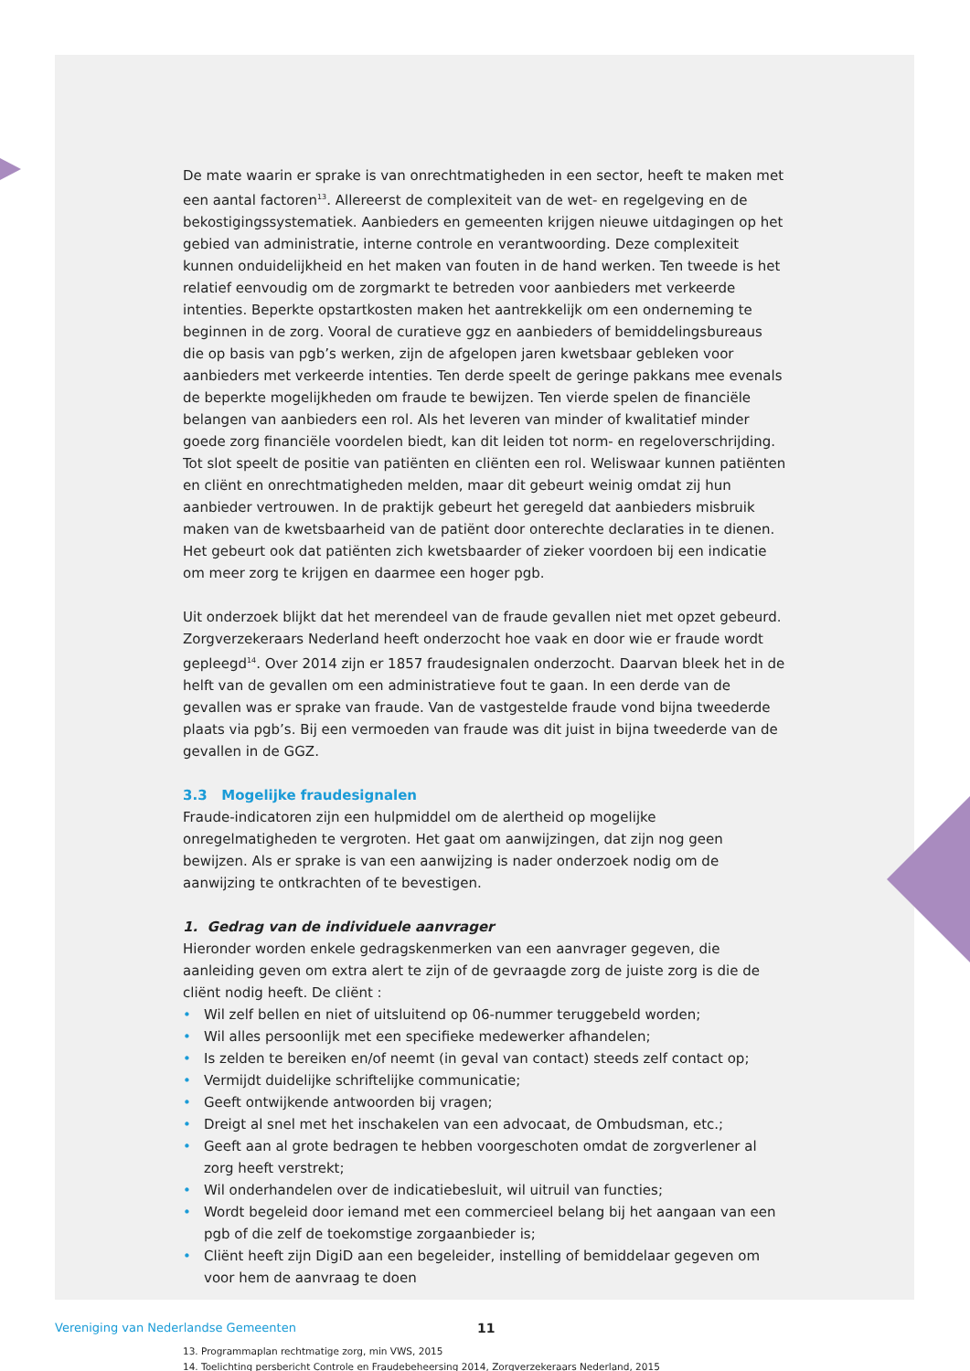De mate waarin er sprake is van onrechtmatigheden in een sector, heeft te maken met een aantal factoren<sup>13</sup>. Allereerst de complexiteit van de wet- en regelgeving en de bekostigingssystematiek. Aanbieders en gemeenten krijgen nieuwe uitdagingen op het gebied van administratie, interne controle en verantwoording. Deze complexiteit kunnen onduidelijkheid en het maken van fouten in de hand werken. Ten tweede is het relatief eenvoudig om de zorgmarkt te betreden voor aanbieders met verkeerde intenties. Beperkte opstartkosten maken het aantrekkelijk om een onderneming te beginnen in de zorg. Vooral de curatieve ggz en aanbieders of bemiddelingsbureaus die op basis van pgb’s werken, zijn de afgelopen jaren kwetsbaar gebleken voor aanbieders met verkeerde intenties. Ten derde speelt de geringe pakkans mee evenals de beperkte mogelijkheden om fraude te bewijzen. Ten vierde spelen de financiële belangen van aanbieders een rol. Als het leveren van minder of kwalitatief minder goede zorg financiële voordelen biedt, kan dit leiden tot norm- en regeloverschrijding. Tot slot speelt de positie van patiënten en cliënten een rol. Weliswaar kunnen patiënten en cliënt en onrechtmatigheden melden, maar dit gebeurt weinig omdat zij hun aanbieder vertrouwen. In de praktijk gebeurt het geregeld dat aanbieders misbruik maken van de kwetsbaarheid van de patiënt door onterechte declaraties in te dienen. Het gebeurt ook dat patiënten zich kwetsbaarder of zieker voordoen bij een indicatie om meer zorg te krijgen en daarmee een hoger pgb.
Uit onderzoek blijkt dat het merendeel van de fraude gevallen niet met opzet gebeurd. Zorgverzekeraars Nederland heeft onderzocht hoe vaak en door wie er fraude wordt gepleegd<sup>14</sup>. Over 2014 zijn er 1857 fraudesignalen onderzocht. Daarvan bleek het in de helft van de gevallen om een administratieve fout te gaan. In een derde van de gevallen was er sprake van fraude. Van de vastgestelde fraude vond bijna tweederde plaats via pgb’s. Bij een vermoeden van fraude was dit juist in bijna tweederde van de gevallen in de GGZ.
3.3 Mogelijke fraudesignalen
Fraude-indicatoren zijn een hulpmiddel om de alertheid op mogelijke onregelmatigheden te vergroten. Het gaat om aanwijzingen, dat zijn nog geen bewijzen. Als er sprake is van een aanwijzing is nader onderzoek nodig om de aanwijzing te ontkrachten of te bevestigen.
1. Gedrag van de individuele aanvrager
Hieronder worden enkele gedragskenmerken van een aanvrager gegeven, die aanleiding geven om extra alert te zijn of de gevraagde zorg de juiste zorg is die de cliënt nodig heeft. De cliënt :
• Wil zelf bellen en niet of uitsluitend op 06-nummer teruggebeld worden;
• Wil alles persoonlijk met een specifieke medewerker afhandelen;
• Is zelden te bereiken en/of neemt (in geval van contact) steeds zelf contact op;
• Vermijdt duidelijke schriftelijke communicatie;
• Geeft ontwijkende antwoorden bij vragen;
• Dreigt al snel met het inschakelen van een advocaat, de Ombudsman, etc.;
• Geeft aan al grote bedragen te hebben voorgeschoten omdat de zorgverlener al zorg heeft verstrekt;
• Wil onderhandelen over de indicatiebesluit, wil uitruil van functies;
• Wordt begeleid door iemand met een commercieel belang bij het aangaan van een pgb of die zelf de toekomstige zorgaanbieder is;
• Cliënt heeft zijn DigiD aan een begeleider, instelling of bemiddelaar gegeven om voor hem de aanvraag te doen
13. Programmaplan rechtmatige zorg, min VWS, 2015
14. Toelichting persbericht Controle en Fraudebeheersing 2014, Zorgverzekeraars Nederland, 2015
Vereniging van Nederlandse Gemeenten 11